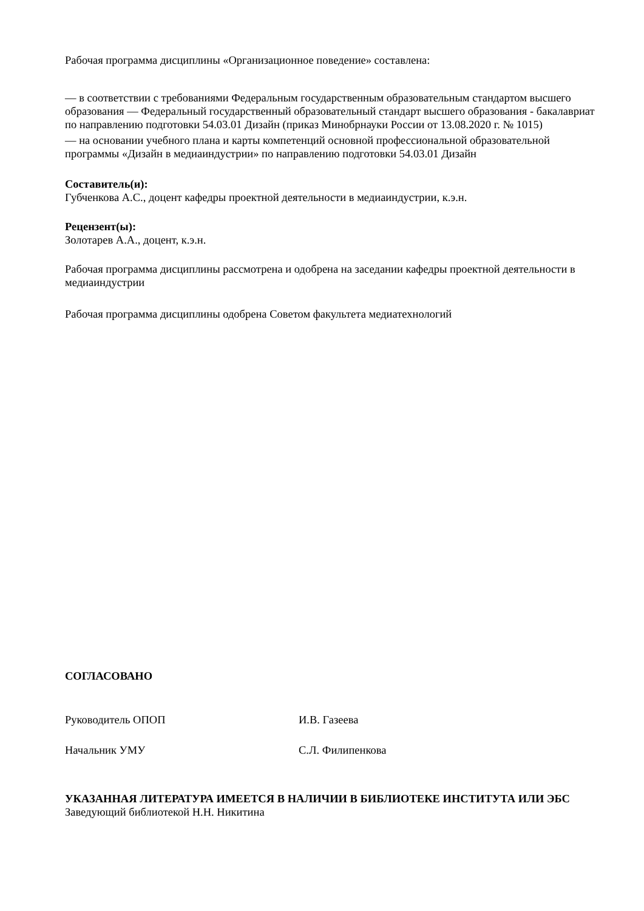Рабочая программа дисциплины «Организационное поведение» составлена:
— в соответствии с требованиями Федеральным государственным образовательным стандартом высшего образования — Федеральный государственный образовательный стандарт высшего образования - бакалавриат по направлению подготовки 54.03.01 Дизайн (приказ Минобрнауки России от 13.08.2020 г. № 1015)
— на основании учебного плана и карты компетенций основной профессиональной образовательной программы «Дизайн в медиаиндустрии» по направлению подготовки 54.03.01 Дизайн
Составитель(и):
Губченкова А.С., доцент кафедры проектной деятельности в медиаиндустрии, к.э.н.
Рецензент(ы):
Золотарев А.А., доцент, к.э.н.
Рабочая программа дисциплины рассмотрена и одобрена на заседании кафедры проектной деятельности в медиаиндустрии
Рабочая программа дисциплины одобрена Советом факультета медиатехнологий
СОГЛАСОВАНО
Руководитель ОПОП И.В. Газеева
Начальник УМУ С.Л. Филипенкова
УКАЗАННАЯ ЛИТЕРАТУРА ИМЕЕТСЯ В НАЛИЧИИ В БИБЛИОТЕКЕ ИНСТИТУТА ИЛИ ЭБС
Заведующий библиотекой Н.Н. Никитина